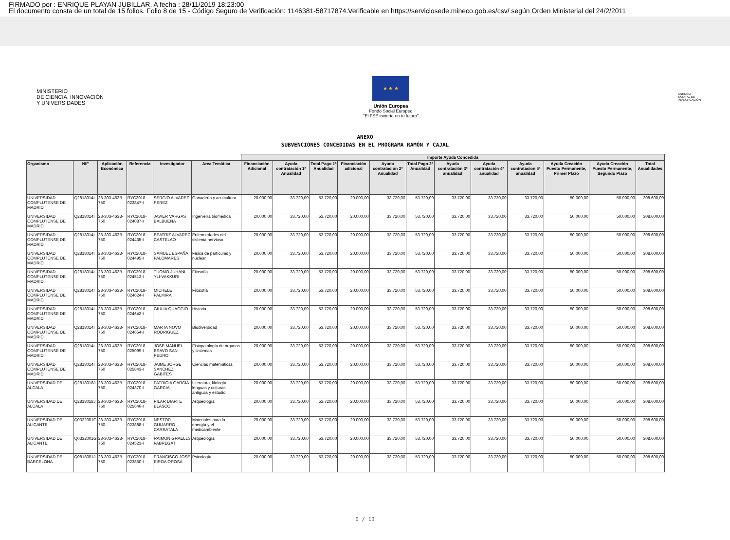FIRMADO por : ENRIQUE PLAYAN JUBILLAR. A fecha : 28/11/2019 18:23:00
El documento consta de un total de 15 folios. Folio 8 de 15 - Código Seguro de Verificación: 1146381-58717874.Verificable en https://serviciosede.mineco.gob.es/csv/ según Orden Ministerial del 24/2/2011
MINISTERIO
DE CIENCIA, INNOVACIÓN
Y UNIVERSIDADES
★ ★ ★
Unión Europea
Fondo Social Europeo
"El FSE invierte en tu futuro"
AGENCIA
ESTATAL DE
INVESTIGACIÓN
ANEXO
SUBVENCIONES CONCEDIDAS EN EL PROGRAMA RAMÓN Y CAJAL
| | | | | | | Importe Ayuda Concedida | | | | | | | | | | | |
| Organismo | NIF | Aplicación Económica | Referencia | Investigador | Area Temática | Financiación Adicional | Ayuda contratación 1ª Anualidad | Total Pago 1ª Anualidad | Financiación adicional | Ayuda contratación 2ª Anualidad | Total Pago 2ª Anualidad | Ayuda contratación 3ª anualidad | Ayuda contratación 4ª anualidad | Ayuda contratacion 5ª anualidad | Ayuda Creación Puesto Permanente, Primer Plazo | Ayuda Creación Puesto Permanente, Segundo Plazo | Total Anualidades |
| UNIVERSIDAD COMPLUTENSE DE MADRID | Q2818014I | 28-303-463B-750 | RYC2018-023847-I | SERGIO ALVAREZ PEREZ | Ganadería y acuicultura | 20.000,00 | 33.720,00 | 53.720,00 | 20.000,00 | 33.720,00 | 53.720,00 | 33.720,00 | 33.720,00 | 33.720,00 | 50.000,00 | 50.000,00 | 308.600,00 |
| UNIVERSIDAD COMPLUTENSE DE MADRID | Q2818014I | 28-303-463B-750 | RYC2018-024087-I | JAVIER VARGAS BALBUENA | Ingeniería biomédica | 20.000,00 | 33.720,00 | 53.720,00 | 20.000,00 | 33.720,00 | 53.720,00 | 33.720,00 | 33.720,00 | 33.720,00 | 50.000,00 | 50.000,00 | 308.600,00 |
| UNIVERSIDAD COMPLUTENSE DE MADRID | Q2818014I | 28-303-463B-750 | RYC2018-024435-I | BEATRIZ ALVAREZ CASTELAO | Enfermedades del sistema nervioso | 20.000,00 | 33.720,00 | 53.720,00 | 20.000,00 | 33.720,00 | 53.720,00 | 33.720,00 | 33.720,00 | 33.720,00 | 50.000,00 | 50.000,00 | 308.600,00 |
| UNIVERSIDAD COMPLUTENSE DE MADRID | Q2818014I | 28-303-463B-750 | RYC2018-024495-I | SAMUEL ESPAÑA PALOMARES | Física de partículas y nuclear | 20.000,00 | 33.720,00 | 53.720,00 | 20.000,00 | 33.720,00 | 53.720,00 | 33.720,00 | 33.720,00 | 33.720,00 | 50.000,00 | 50.000,00 | 308.600,00 |
| UNIVERSIDAD COMPLUTENSE DE MADRID | Q2818014I | 28-303-463B-750 | RYC2018-024512-I | TUOMO JUHANI YLI-VAKKURI | Filosofía | 20.000,00 | 33.720,00 | 53.720,00 | 20.000,00 | 33.720,00 | 53.720,00 | 33.720,00 | 33.720,00 | 33.720,00 | 50.000,00 | 50.000,00 | 308.600,00 |
| UNIVERSIDAD COMPLUTENSE DE MADRID | Q2818014I | 28-303-463B-750 | RYC2018-024624-I | MICHELE PALMIRA | Filosofía | 20.000,00 | 33.720,00 | 53.720,00 | 20.000,00 | 33.720,00 | 53.720,00 | 33.720,00 | 33.720,00 | 33.720,00 | 50.000,00 | 50.000,00 | 308.600,00 |
| UNIVERSIDAD COMPLUTENSE DE MADRID | Q2818014I | 28-303-463B-750 | RYC2018-024642-I | GIULIA QUAGGIO | Historia | 20.000,00 | 33.720,00 | 53.720,00 | 20.000,00 | 33.720,00 | 53.720,00 | 33.720,00 | 33.720,00 | 33.720,00 | 50.000,00 | 50.000,00 | 308.600,00 |
| UNIVERSIDAD COMPLUTENSE DE MADRID | Q2818014I | 28-303-463B-750 | RYC2018-024654-I | MARTA NOVO RODRIGUEZ | Biodiversidad | 20.000,00 | 33.720,00 | 53.720,00 | 20.000,00 | 33.720,00 | 53.720,00 | 33.720,00 | 33.720,00 | 33.720,00 | 50.000,00 | 50.000,00 | 308.600,00 |
| UNIVERSIDAD COMPLUTENSE DE MADRID | Q2818014I | 28-303-463B-750 | RYC2018-025099-I | JOSE MANUEL BRAVO SAN PEDRO | Fisiopatología de órganos y sistemas | 20.000,00 | 33.720,00 | 53.720,00 | 20.000,00 | 33.720,00 | 53.720,00 | 33.720,00 | 33.720,00 | 33.720,00 | 50.000,00 | 50.000,00 | 308.600,00 |
| UNIVERSIDAD COMPLUTENSE DE MADRID | Q2818014I | 28-303-463B-750 | RYC2018-025843-I | JAIME JORGE SANCHEZ GABITES | Ciencias matemáticas | 20.000,00 | 33.720,00 | 53.720,00 | 20.000,00 | 33.720,00 | 53.720,00 | 33.720,00 | 33.720,00 | 33.720,00 | 50.000,00 | 50.000,00 | 308.600,00 |
| UNIVERSIDAD DE ALCALA | Q2818018J | 28-303-463B-750 | RYC2018-024370-I | PATRICIA GARCIA GARCIA | Literatura, filología, lenguas y culturas antiguas y estudio | 20.000,00 | 33.720,00 | 53.720,00 | 20.000,00 | 33.720,00 | 53.720,00 | 33.720,00 | 33.720,00 | 33.720,00 | 50.000,00 | 50.000,00 | 308.600,00 |
| UNIVERSIDAD DE ALCALA | Q2818018J | 28-303-463B-750 | RYC2018-025646-I | PILAR DIARTE BLASCO | Arqueología | 20.000,00 | 33.720,00 | 53.720,00 | 20.000,00 | 33.720,00 | 53.720,00 | 33.720,00 | 33.720,00 | 33.720,00 | 50.000,00 | 50.000,00 | 308.600,00 |
| UNIVERSIDAD DE ALICANTE | Q0332001G | 28-303-463B-750 | RYC2018-023888-I | NESTOR GUIJARRO CARRATALA | Materiales para la energía y el medioambiente | 20.000,00 | 33.720,00 | 53.720,00 | 20.000,00 | 33.720,00 | 53.720,00 | 33.720,00 | 33.720,00 | 33.720,00 | 50.000,00 | 50.000,00 | 308.600,00 |
| UNIVERSIDAD DE ALICANTE | Q0332001G | 28-303-463B-750 | RYC2018-024523-I | RAIMON GRAELLS FABREGAT | Arqueología | 20.000,00 | 33.720,00 | 53.720,00 | 20.000,00 | 33.720,00 | 53.720,00 | 33.720,00 | 33.720,00 | 33.720,00 | 50.000,00 | 50.000,00 | 308.600,00 |
| UNIVERSIDAD DE BARCELONA | Q0818001J | 28-303-463B-750 | RYC2018-023850-I | FRANCISCO JOSE EIROA OROSA | Psicología | 20.000,00 | 33.720,00 | 53.720,00 | 20.000,00 | 33.720,00 | 53.720,00 | 33.720,00 | 33.720,00 | 33.720,00 | 50.000,00 | 50.000,00 | 308.600,00 |
6 / 13